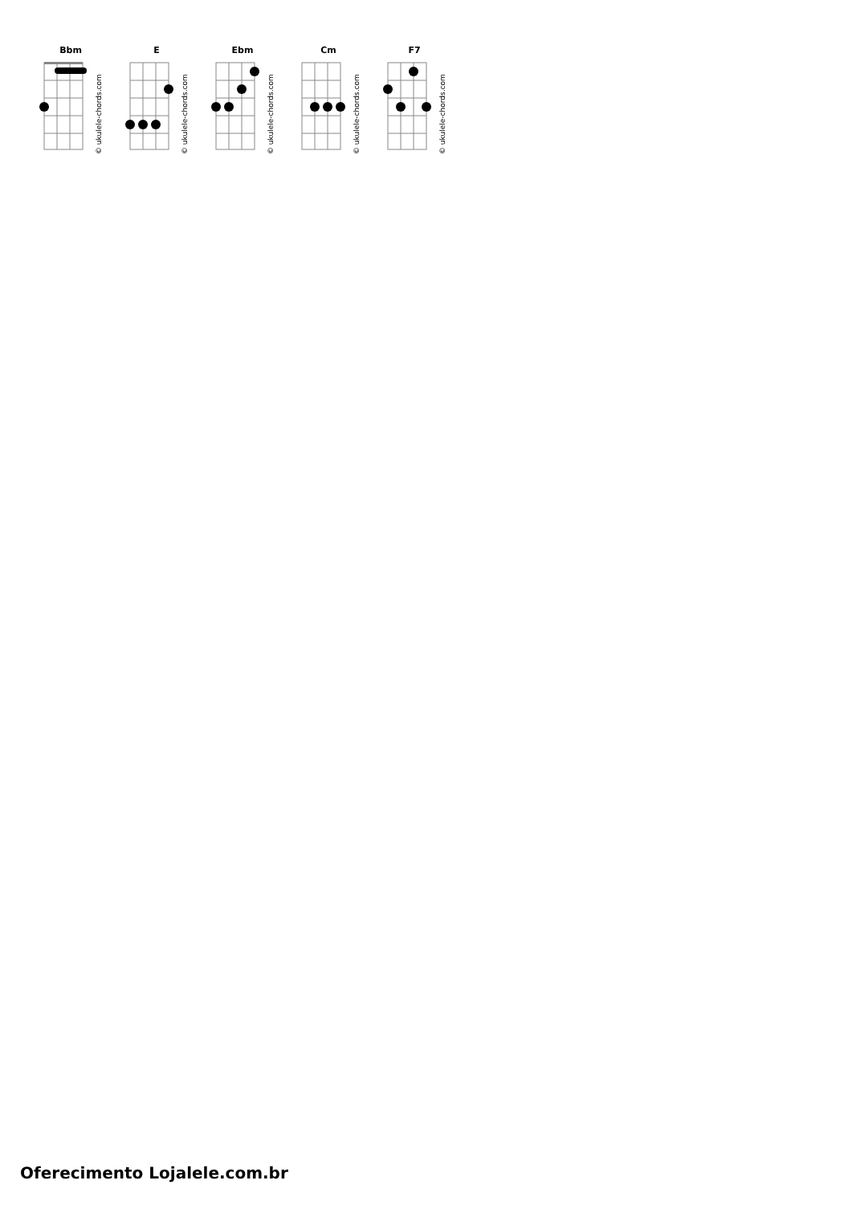Bbm
© ukulele-chords.com
E
© ukulele-chords.com
Ebm
© ukulele-chords.com
Cm
© ukulele-chords.com
F7
© ukulele-chords.com
Oferecimento Lojalele.com.br